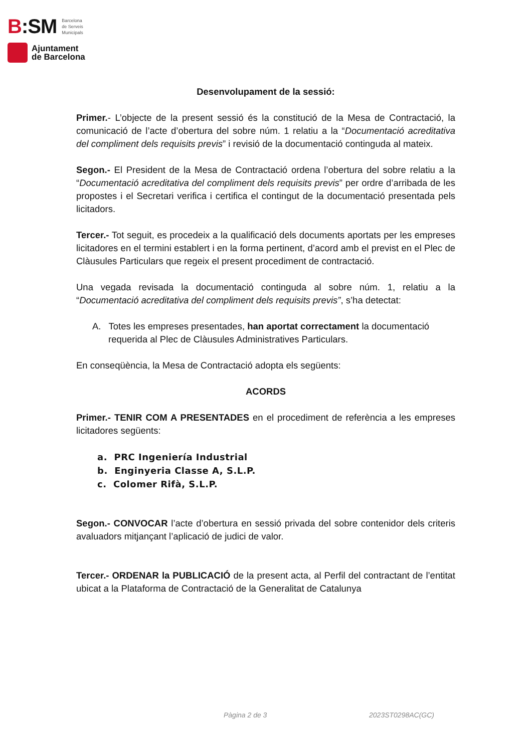B:SM Barcelona
de Serveis
Municipals
Ajuntament
de Barcelona
Desenvolupament de la sessió:
Primer.- L’objecte de la present sessió és la constitució de la Mesa de Contractació, la comunicació de l’acte d’obertura del sobre núm. 1 relatiu a la “Documentació acreditativa del compliment dels requisits previs” i revisió de la documentació continguda al mateix.
Segon.- El President de la Mesa de Contractació ordena l’obertura del sobre relatiu a la “Documentació acreditativa del compliment dels requisits previs” per ordre d’arribada de les propostes i el Secretari verifica i certifica el contingut de la documentació presentada pels licitadors.
Tercer.- Tot seguit, es procedeix a la qualificació dels documents aportats per les empreses licitadores en el termini establert i en la forma pertinent, d’acord amb el previst en el Plec de Clàusules Particulars que regeix el present procediment de contractació.
Una vegada revisada la documentació continguda al sobre núm. 1, relatiu a la “Documentació acreditativa del compliment dels requisits previs”, s’ha detectat:
A. Totes les empreses presentades, han aportat correctament la documentació requerida al Plec de Clàusules Administratives Particulars.
En conseqüència, la Mesa de Contractació adopta els següents:
ACORDS
Primer.- TENIR COM A PRESENTADES en el procediment de referència a les empreses licitadores següents:
a. PRC Ingeniería Industrial
b. Enginyeria Classe A, S.L.P.
c. Colomer Rifà, S.L.P.
Segon.- CONVOCAR l’acte d’obertura en sessió privada del sobre contenidor dels criteris avaluadors mitjançant l’aplicació de judici de valor.
Tercer.- ORDENAR la PUBLICACIÓ de la present acta, al Perfil del contractant de l’entitat ubicat a la Plataforma de Contractació de la Generalitat de Catalunya
Pàgina 2 de 3 2023ST0298AC(GC)